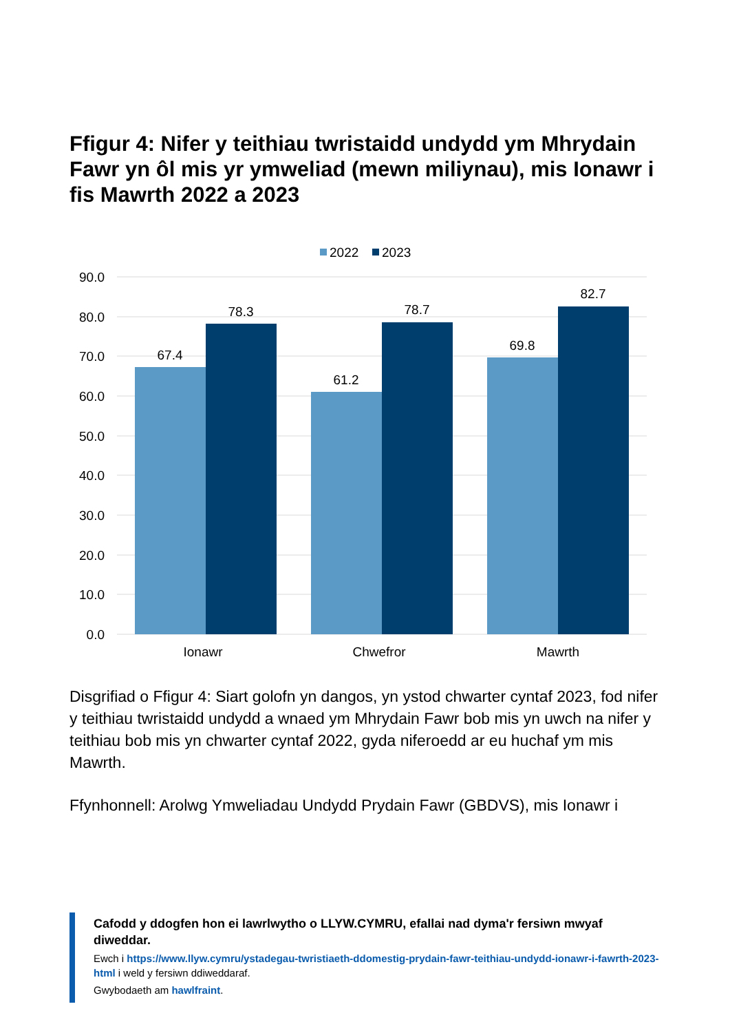Ffigur 4: Nifer y teithiau twristaidd undydd ym Mhrydain Fawr yn ôl mis yr ymweliad (mewn miliynau), mis Ionawr i fis Mawrth 2022 a 2023
2022
2023
90.0
80.0
70.0
60.0
50.0
40.0
30.0
20.0
10.0
0.0
67.4
78.3
61.2
78.7
69.8
82.7
Ionawr
Chwefror
Mawrth
Disgrifiad o Ffigur 4: Siart golofn yn dangos, yn ystod chwarter cyntaf 2023, fod nifer y teithiau twristaidd undydd a wnaed ym Mhrydain Fawr bob mis yn uwch na nifer y teithiau bob mis yn chwarter cyntaf 2022, gyda niferoedd ar eu huchaf ym mis Mawrth.
Ffynhonnell: Arolwg Ymweliadau Undydd Prydain Fawr (GBDVS), mis Ionawr i
Cafodd y ddogfen hon ei lawrlwytho o LLYW.CYMRU, efallai nad dyma'r fersiwn mwyaf diweddar.
Ewch i https://www.llyw.cymru/ystadegau-twristiaeth-ddomestig-prydain-fawr-teithiau-undydd-ionawr-i-fawrth-2023-html i weld y fersiwn ddiweddaraf.
Gwybodaeth am hawlfraint.